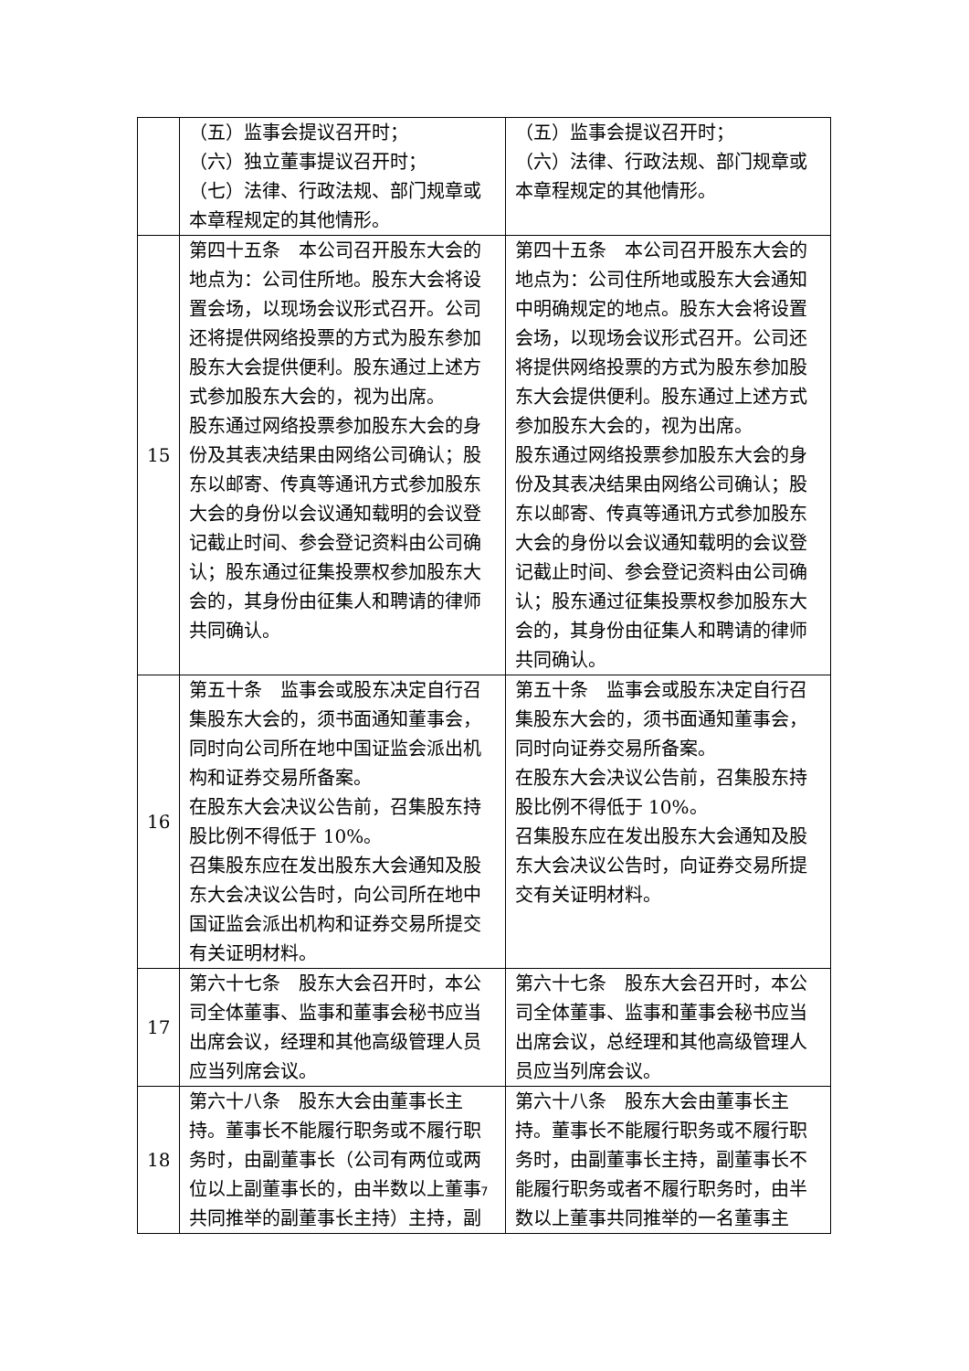| | （五）监事会提议召开时； （六）独立董事提议召开时； （七）法律、行政法规、部门规章或本章程规定的其他情形。 | （五）监事会提议召开时； （六）法律、行政法规、部门规章或本章程规定的其他情形。 |
| 15 | 第四十五条 本公司召开股东大会的地点为：公司住所地。股东大会将设置会场，以现场会议形式召开。公司还将提供网络投票的方式为股东参加股东大会提供便利。股东通过上述方式参加股东大会的，视为出席。 股东通过网络投票参加股东大会的身份及其表决结果由网络公司确认；股东以邮寄、传真等通讯方式参加股东大会的身份以会议通知载明的会议登记截止时间、参会登记资料由公司确认；股东通过征集投票权参加股东大会的，其身份由征集人和聘请的律师共同确认。 | 第四十五条 本公司召开股东大会的地点为：公司住所地或股东大会通知中明确规定的地点。股东大会将设置会场，以现场会议形式召开。公司还将提供网络投票的方式为股东参加股东大会提供便利。股东通过上述方式参加股东大会的，视为出席。 股东通过网络投票参加股东大会的身份及其表决结果由网络公司确认；股东以邮寄、传真等通讯方式参加股东大会的身份以会议通知载明的会议登记截止时间、参会登记资料由公司确认；股东通过征集投票权参加股东大会的，其身份由征集人和聘请的律师共同确认。 |
| 16 | 第五十条 监事会或股东决定自行召集股东大会的，须书面通知董事会，同时向公司所在地中国证监会派出机构和证券交易所备案。 在股东大会决议公告前，召集股东持股比例不得低于 10%。 召集股东应在发出股东大会通知及股东大会决议公告时，向公司所在地中国证监会派出机构和证券交易所提交有关证明材料。 | 第五十条 监事会或股东决定自行召集股东大会的，须书面通知董事会，同时向证券交易所备案。 在股东大会决议公告前，召集股东持股比例不得低于 10%。 召集股东应在发出股东大会通知及股东大会决议公告时，向证券交易所提交有关证明材料。 |
| 17 | 第六十七条 股东大会召开时，本公司全体董事、监事和董事会秘书应当出席会议，经理和其他高级管理人员应当列席会议。 | 第六十七条 股东大会召开时，本公司全体董事、监事和董事会秘书应当出席会议，总经理和其他高级管理人员应当列席会议。 |
| 18 | 第六十八条 股东大会由董事长主持。董事长不能履行职务或不履行职务时，由副董事长（公司有两位或两位以上副董事长的，由半数以上董事共同推举的副董事长主持）主持，副 | 第六十八条 股东大会由董事长主持。董事长不能履行职务或不履行职务时，由副董事长主持，副董事长不能履行职务或者不履行职务时，由半数以上董事共同推举的一名董事主 |
7